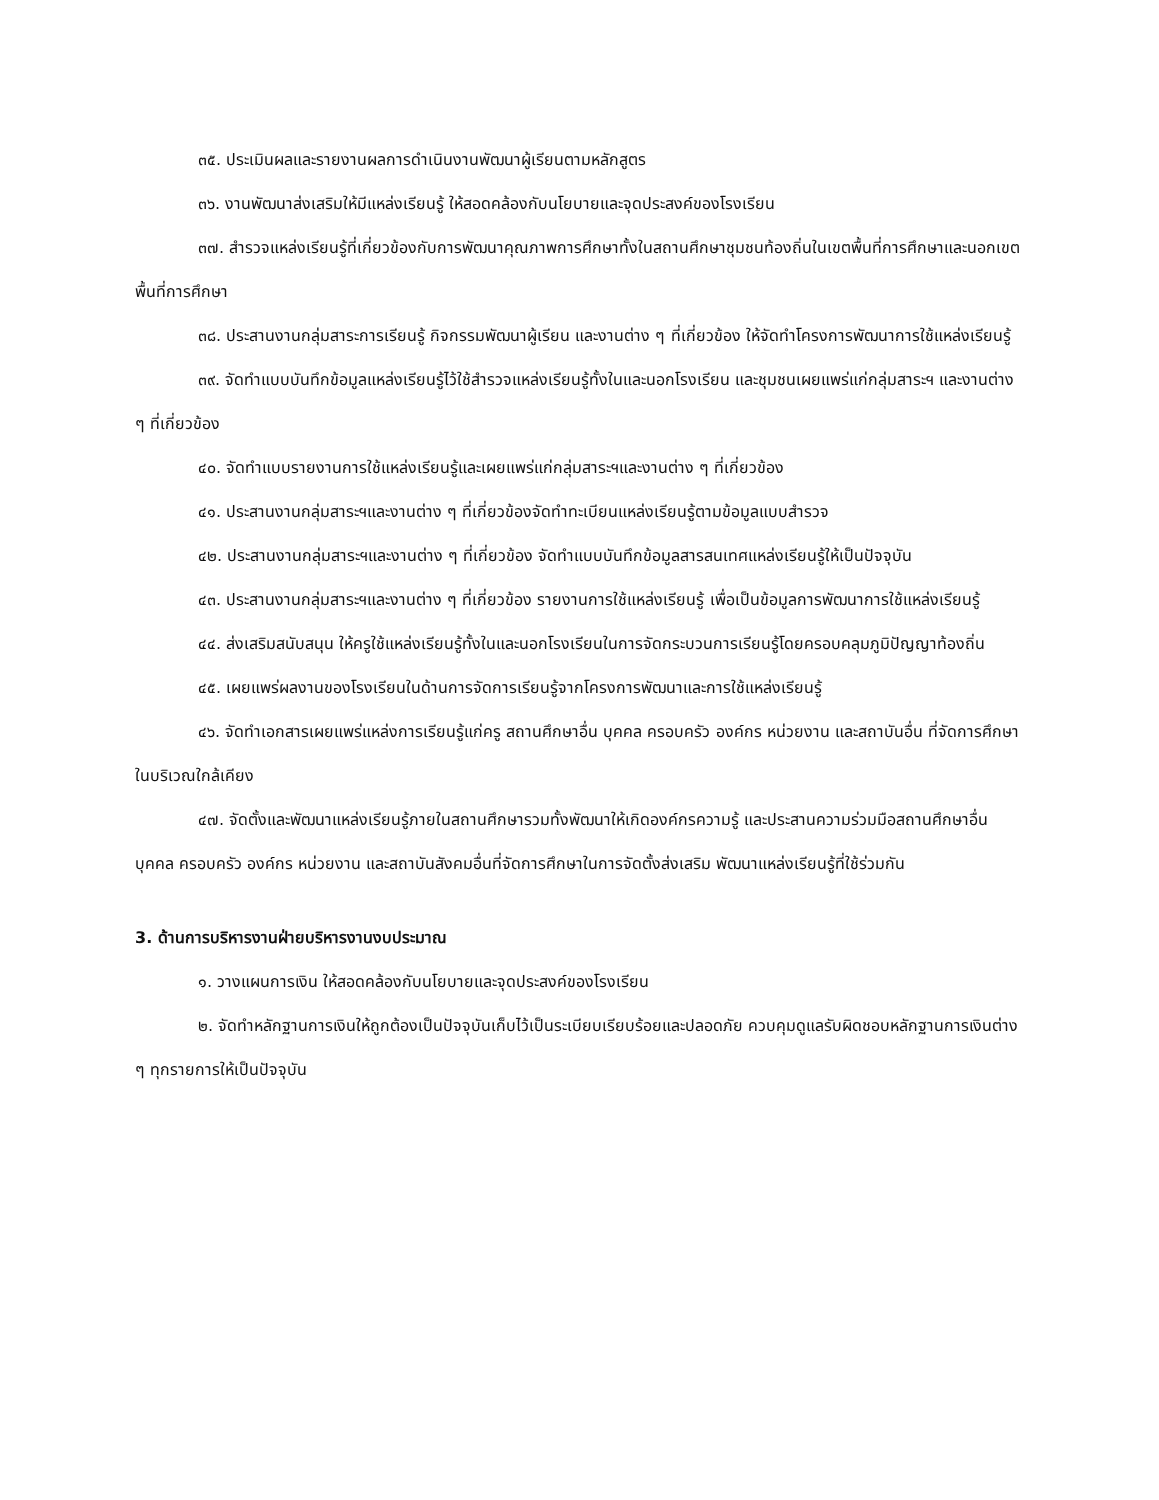๓๕. ประเมินผลและรายงานผลการดำเนินงานพัฒนาผู้เรียนตามหลักสูตร
๓๖. งานพัฒนาส่งเสริมให้มีแหล่งเรียนรู้ ให้สอดคล้องกับนโยบายและจุดประสงค์ของโรงเรียน
๓๗. สำรวจแหล่งเรียนรู้ที่เกี่ยวข้องกับการพัฒนาคุณภาพการศึกษาทั้งในสถานศึกษาชุมชนท้องถิ่นในเขตพื้นที่การศึกษาและนอกเขตพื้นที่การศึกษา
๓๘. ประสานงานกลุ่มสาระการเรียนรู้ กิจกรรมพัฒนาผู้เรียน และงานต่าง ๆ ที่เกี่ยวข้อง ให้จัดทำโครงการพัฒนาการใช้แหล่งเรียนรู้
๓๙. จัดทำแบบบันทึกข้อมูลแหล่งเรียนรู้ไว้ใช้สำรวจแหล่งเรียนรู้ทั้งในและนอกโรงเรียน และชุมชนเผยแพร่แก่กลุ่มสาระฯ และงานต่าง ๆ ที่เกี่ยวข้อง
๔๐. จัดทำแบบรายงานการใช้แหล่งเรียนรู้และเผยแพร่แก่กลุ่มสาระฯและงานต่าง ๆ ที่เกี่ยวข้อง
๔๑. ประสานงานกลุ่มสาระฯและงานต่าง ๆ ที่เกี่ยวข้องจัดทำทะเบียนแหล่งเรียนรู้ตามข้อมูลแบบสำรวจ
๔๒. ประสานงานกลุ่มสาระฯและงานต่าง ๆ ที่เกี่ยวข้อง จัดทำแบบบันทึกข้อมูลสารสนเทศแหล่งเรียนรู้ให้เป็นปัจจุบัน
๔๓. ประสานงานกลุ่มสาระฯและงานต่าง ๆ ที่เกี่ยวข้อง รายงานการใช้แหล่งเรียนรู้ เพื่อเป็นข้อมูลการพัฒนาการใช้แหล่งเรียนรู้
๔๔. ส่งเสริมสนับสนุน ให้ครูใช้แหล่งเรียนรู้ทั้งในและนอกโรงเรียนในการจัดกระบวนการเรียนรู้โดยครอบคลุมภูมิปัญญาท้องถิ่น
๔๕. เผยแพร่ผลงานของโรงเรียนในด้านการจัดการเรียนรู้จากโครงการพัฒนาและการใช้แหล่งเรียนรู้
๔๖. จัดทำเอกสารเผยแพร่แหล่งการเรียนรู้แก่ครู สถานศึกษาอื่น บุคคล ครอบครัว องค์กร หน่วยงาน และสถาบันอื่น ที่จัดการศึกษาในบริเวณใกล้เคียง
๔๗. จัดตั้งและพัฒนาแหล่งเรียนรู้ภายในสถานศึกษารวมทั้งพัฒนาให้เกิดองค์กรความรู้ และประสานความร่วมมือสถานศึกษาอื่น บุคคล ครอบครัว องค์กร หน่วยงาน และสถาบันสังคมอื่นที่จัดการศึกษาในการจัดตั้งส่งเสริม พัฒนาแหล่งเรียนรู้ที่ใช้ร่วมกัน
3. ด้านการบริหารงานฝ่ายบริหารงานงบประมาณ
๑. วางแผนการเงิน ให้สอดคล้องกับนโยบายและจุดประสงค์ของโรงเรียน
๒. จัดทำหลักฐานการเงินให้ถูกต้องเป็นปัจจุบันเก็บไว้เป็นระเบียบเรียบร้อยและปลอดภัย ควบคุมดูแลรับผิดชอบหลักฐานการเงินต่าง ๆ ทุกรายการให้เป็นปัจจุบัน